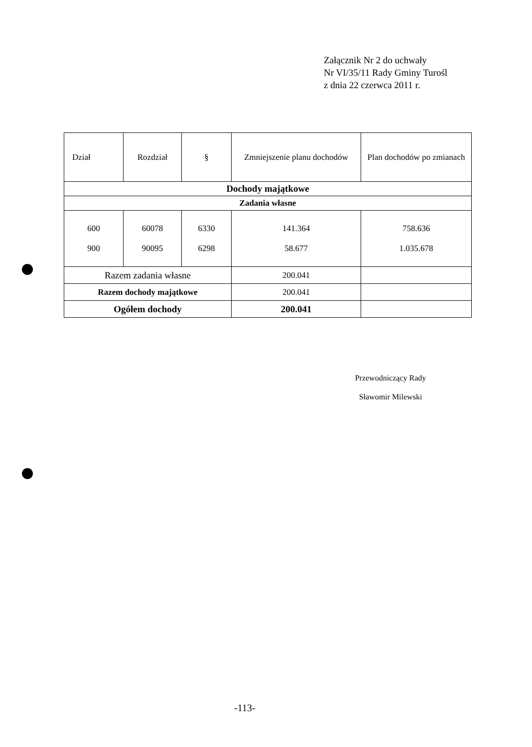Załącznik Nr 2 do uchwały
Nr VI/35/11 Rady Gminy Turośl
z dnia 22 czerwca 2011 r.
| Dział | Rozdział | § | Zmniejszenie planu dochodów | Plan dochodów po zmianach |
| --- | --- | --- | --- | --- |
| Dochody majątkowe | | | | |
| Zadania własne | | | | |
| 600 900 | 60078 90095 | 6330 6298 | 141.364 58.677 | 758.636 1.035.678 |
| Razem zadania własne | | | 200.041 | |
| Razem dochody majątkowe | | | 200.041 | |
| Ogółem dochody | | | 200.041 | |
Przewodniczący Rady
Sławomir Milewski
-113-